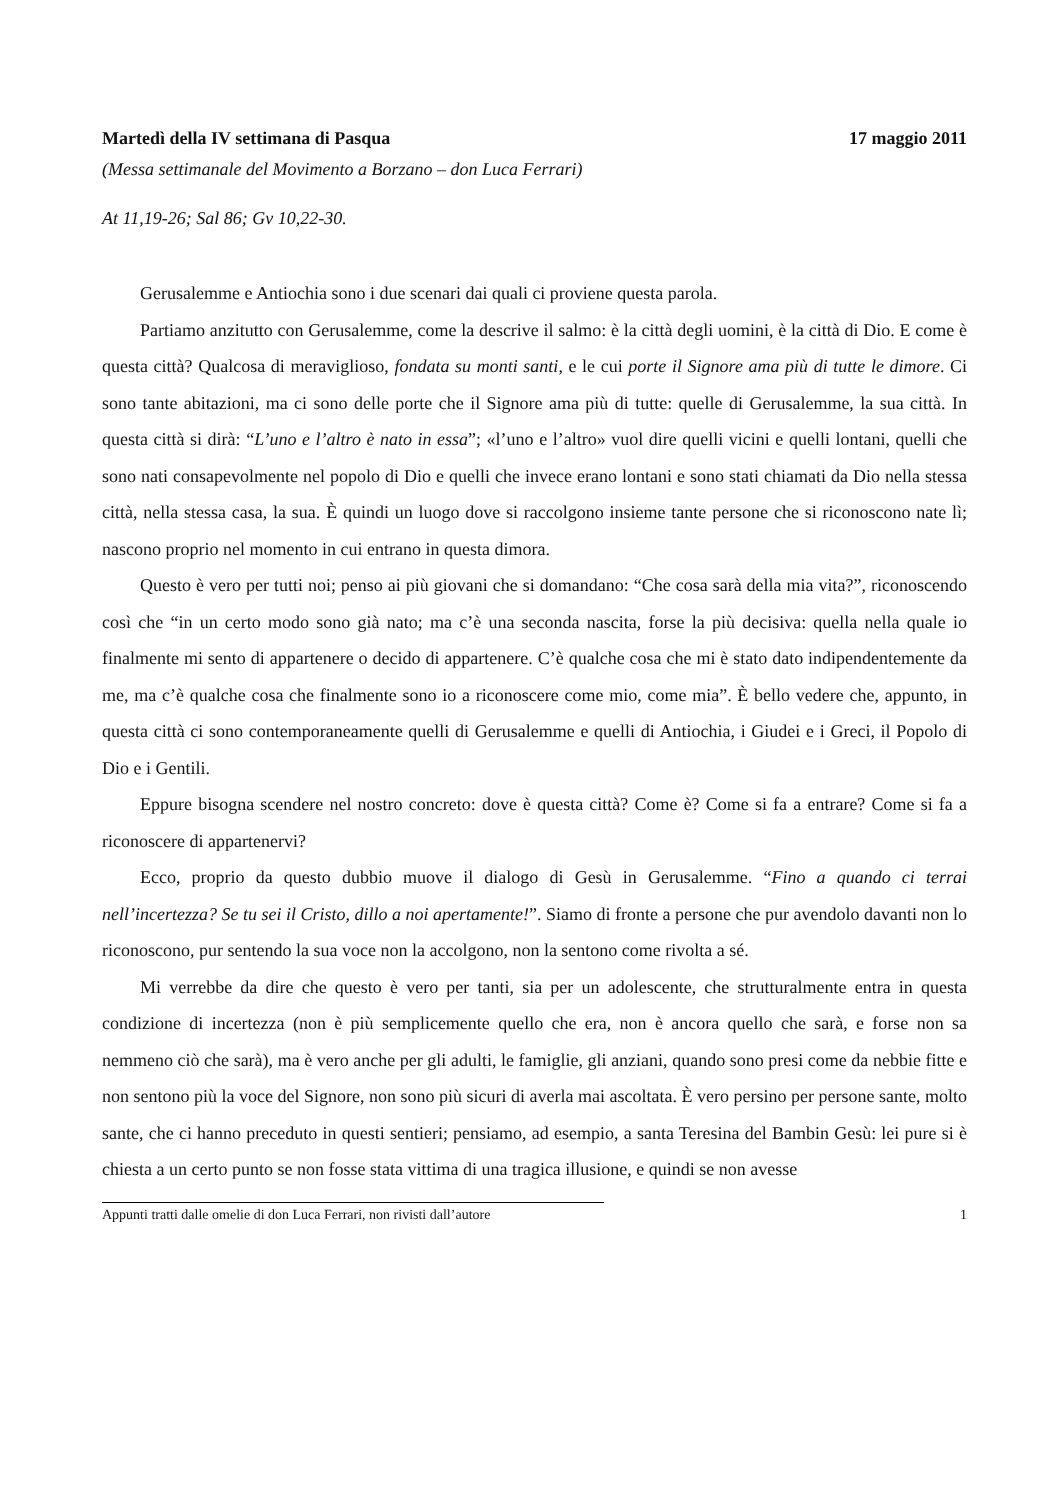Martedì della IV settimana di Pasqua 17 maggio 2011
(Messa settimanale del Movimento a Borzano – don Luca Ferrari)
At 11,19-26; Sal 86; Gv 10,22-30.
Gerusalemme e Antiochia sono i due scenari dai quali ci proviene questa parola.
Partiamo anzitutto con Gerusalemme, come la descrive il salmo: è la città degli uomini, è la città di Dio. E come è questa città? Qualcosa di meraviglioso, fondata su monti santi, e le cui porte il Signore ama più di tutte le dimore. Ci sono tante abitazioni, ma ci sono delle porte che il Signore ama più di tutte: quelle di Gerusalemme, la sua città. In questa città si dirà: “L’uno e l’altro è nato in essa”; «l’uno e l’altro» vuol dire quelli vicini e quelli lontani, quelli che sono nati consapevolmente nel popolo di Dio e quelli che invece erano lontani e sono stati chiamati da Dio nella stessa città, nella stessa casa, la sua. È quindi un luogo dove si raccolgono insieme tante persone che si riconoscono nate lì; nascono proprio nel momento in cui entrano in questa dimora.
Questo è vero per tutti noi; penso ai più giovani che si domandano: “Che cosa sarà della mia vita?”, riconoscendo così che “in un certo modo sono già nato; ma c’è una seconda nascita, forse la più decisiva: quella nella quale io finalmente mi sento di appartenere o decido di appartenere. C’è qualche cosa che mi è stato dato indipendentemente da me, ma c’è qualche cosa che finalmente sono io a riconoscere come mio, come mia”. È bello vedere che, appunto, in questa città ci sono contemporaneamente quelli di Gerusalemme e quelli di Antiochia, i Giudei e i Greci, il Popolo di Dio e i Gentili.
Eppure bisogna scendere nel nostro concreto: dove è questa città? Come è? Come si fa a entrare? Come si fa a riconoscere di appartenervi?
Ecco, proprio da questo dubbio muove il dialogo di Gesù in Gerusalemme. “Fino a quando ci terrai nell’incertezza? Se tu sei il Cristo, dillo a noi apertamente!”. Siamo di fronte a persone che pur avendolo davanti non lo riconoscono, pur sentendo la sua voce non la accolgono, non la sentono come rivolta a sé.
Mi verrebbe da dire che questo è vero per tanti, sia per un adolescente, che strutturalmente entra in questa condizione di incertezza (non è più semplicemente quello che era, non è ancora quello che sarà, e forse non sa nemmeno ciò che sarà), ma è vero anche per gli adulti, le famiglie, gli anziani, quando sono presi come da nebbie fitte e non sentono più la voce del Signore, non sono più sicuri di averla mai ascoltata. È vero persino per persone sante, molto sante, che ci hanno preceduto in questi sentieri; pensiamo, ad esempio, a santa Teresina del Bambin Gesù: lei pure si è chiesta a un certo punto se non fosse stata vittima di una tragica illusione, e quindi se non avesse
Appunti tratti dalle omelie di don Luca Ferrari, non rivisti dall’autore 1